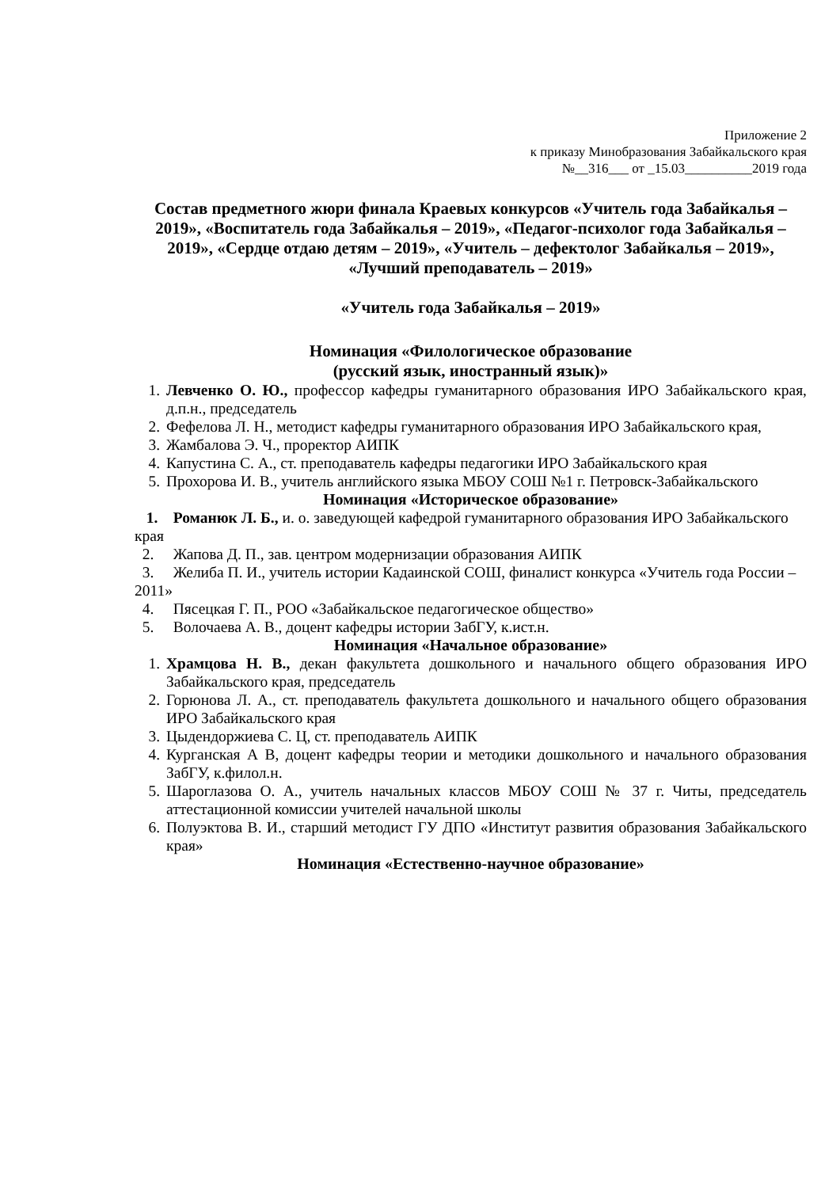Приложение 2
к приказу Минобразования Забайкальского края
№__316___ от _15.03__________2019 года
Состав предметного жюри финала Краевых конкурсов «Учитель года Забайкалья – 2019», «Воспитатель года Забайкалья – 2019», «Педагог-психолог года Забайкалья – 2019», «Сердце отдаю детям – 2019», «Учитель – дефектолог Забайкалья – 2019», «Лучший преподаватель – 2019»
«Учитель года Забайкалья – 2019»
Номинация «Филологическое образование
(русский язык, иностранный язык)»
1. Левченко О. Ю., профессор кафедры гуманитарного образования ИРО Забайкальского края, д.п.н., председатель
2. Фефелова Л. Н., методист кафедры гуманитарного образования ИРО Забайкальского края,
3. Жамбалова Э. Ч., проректор АИПК
4. Капустина С. А., ст. преподаватель кафедры педагогики ИРО Забайкальского края
5. Прохорова И. В., учитель английского языка МБОУ СОШ №1 г. Петровск-Забайкальского
Номинация «Историческое образование»
1. Романюк Л. Б., и. о. заведующей кафедрой гуманитарного образования ИРО Забайкальского края
2. Жапова Д. П., зав. центром модернизации образования АИПК
3. Желиба П. И., учитель истории Кадаинской СОШ, финалист конкурса «Учитель года России – 2011»
4. Пясецкая Г. П., РОО «Забайкальское педагогическое общество»
5. Волочаева А. В., доцент кафедры истории ЗабГУ, к.ист.н.
Номинация «Начальное образование»
1. Храмцова Н. В., декан факультета дошкольного и начального общего образования ИРО Забайкальского края, председатель
2. Горюнова Л. А., ст. преподаватель факультета дошкольного и начального общего образования ИРО Забайкальского края
3. Цыдендоржиева С. Ц, ст. преподаватель АИПК
4. Курганская А В, доцент кафедры теории и методики дошкольного и начального образования ЗабГУ, к.филол.н.
5. Шароглазова О. А., учитель начальных классов МБОУ СОШ № 37 г. Читы, председатель аттестационной комиссии учителей начальной школы
6. Полуэктова В. И., старший методист ГУ ДПО «Институт развития образования Забайкальского края»
Номинация «Естественно-научное образование»